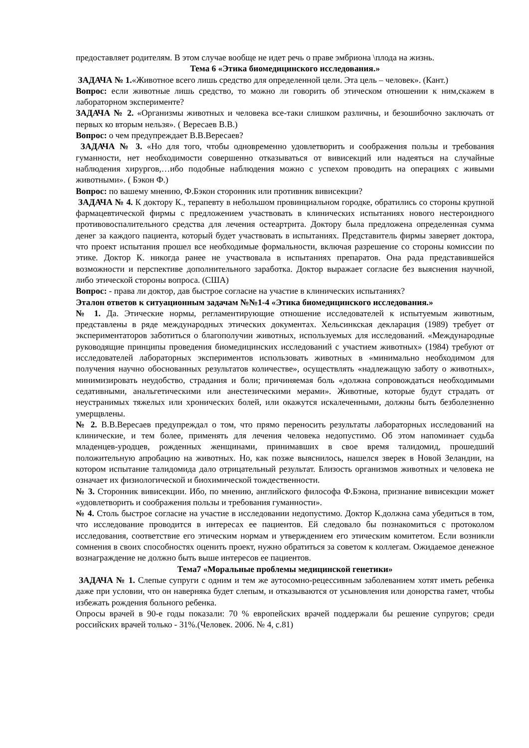предоставляет родителям. В этом случае вообще не идет речь о праве эмбриона \плода на жизнь.
Тема 6 «Этика биомедицинского исследования.»
ЗАДАЧА № 1.«Животное всего лишь средство для определенной цели. Эта цель – человек». (Кант.)
Вопрос: если животные лишь средство, то можно ли говорить об этическом отношении к ним,скажем в лабораторном эксперименте?
ЗАДАЧА № 2. «Организмы животных и человека все-таки слишком различны, и безошибочно заключать от первых ко вторым нельзя». ( Вересаев В.В.)
Вопрос: о чем предупреждает В.В.Вересаев?
ЗАДАЧА № 3. «Но для того, чтобы одновременно удовлетворить и соображения пользы и требования гуманности, нет необходимости совершенно отказываться от вивисекций или надеяться на случайные наблюдения хирургов,…ибо подобные наблюдения можно с успехом проводить на операциях с живыми животными». ( Бэкон Ф.)
Вопрос: по вашему мнению, Ф.Бэкон сторонник или противник вивисекции?
ЗАДАЧА № 4. К доктору К., терапевту в небольшом провинциальном городке, обратились со стороны крупной фармацевтической фирмы с предложением участвовать в клинических испытаниях нового нестероидного противовоспалительного средства для лечения остеартрита. Доктору была предложена определенная сумма денег за каждого пациента, который будет участвовать в испытаниях. Представитель фирмы заверяет доктора, что проект испытания прошел все необходимые формальности, включая разрешение со стороны комиссии по этике. Доктор К. никогда ранее не участвовала в испытаниях препаратов. Она рада представившейся возможности и перспективе дополнительного заработка. Доктор выражает согласие без выяснения научной, либо этической стороны вопроса. (США)
Вопрос: - права ли доктор, дав быстрое согласие на участие в клинических испытаниях?
Эталон ответов к ситуационным задачам №№1-4 «Этика биомедицинского исследования.»
№ 1. Да. Этические нормы, регламентирующие отношение исследователей к испытуемым животным, представлены в ряде международных этических документах. Хельсинкская декларация (1989) требует от экспериментаторов заботиться о благополучии животных, используемых для исследований. «Международные руководящие принципы проведения биомедицинских исследований с участием животных» (1984) требуют от исследователей лабораторных экспериментов использовать животных в «минимально необходимом для получения научно обоснованных результатов количестве», осуществлять «надлежащую заботу о животных», минимизировать неудобство, страдания и боли; причиняемая боль «должна сопровождаться необходимыми седативными, анальгетическими или анестезическими мерами». Животные, которые будут страдать от неустранимых тяжелых или хронических болей, или окажутся искалеченными, должны быть безболезненно умерщвлены.
№ 2. В.В.Вересаев предупреждал о том, что прямо переносить результаты лабораторных исследований на клинические, и тем более, применять для лечения человека недопустимо. Об этом напоминает судьба младенцев-уродцев, рожденных женщинами, принимавших в свое время талидомид, прошедший положительную апробацию на животных. Но, как позже выяснилось, нашелся зверек в Новой Зеландии, на котором испытание талидомида дало отрицательный результат. Близость организмов животных и человека не означает их физиологической и биохимической тождественности.
№ 3. Сторонник вивисекции. Ибо, по мнению, английского философа Ф.Бэкона, признание вивисекции может «удовлетворить и соображения пользы и требования гуманности».
№ 4. Столь быстрое согласие на участие в исследовании недопустимо. Доктор К.должна сама убедиться в том, что исследование проводится в интересах ее пациентов. Ей следовало бы познакомиться с протоколом исследования, соответствие его этическим нормам и утверждением его этическим комитетом. Если возникли сомнения в своих способностях оценить проект, нужно обратиться за советом к коллегам. Ожидаемое денежное вознаграждение не должно быть выше интересов ее пациентов.
Тема7 «Моральные проблемы медицинской генетики»
ЗАДАЧА № 1. Слепые супруги с одним и тем же аутосомно-рецессивным заболеванием хотят иметь ребенка даже при условии, что он наверняка будет слепым, и отказываются от усыновления или донорства гамет, чтобы избежать рождения больного ребенка.
Опросы врачей в 90-е годы показали: 70 % европейских врачей поддержали бы решение супругов; среди российских врачей только - 31%.(Человек. 2006. № 4, с.81)